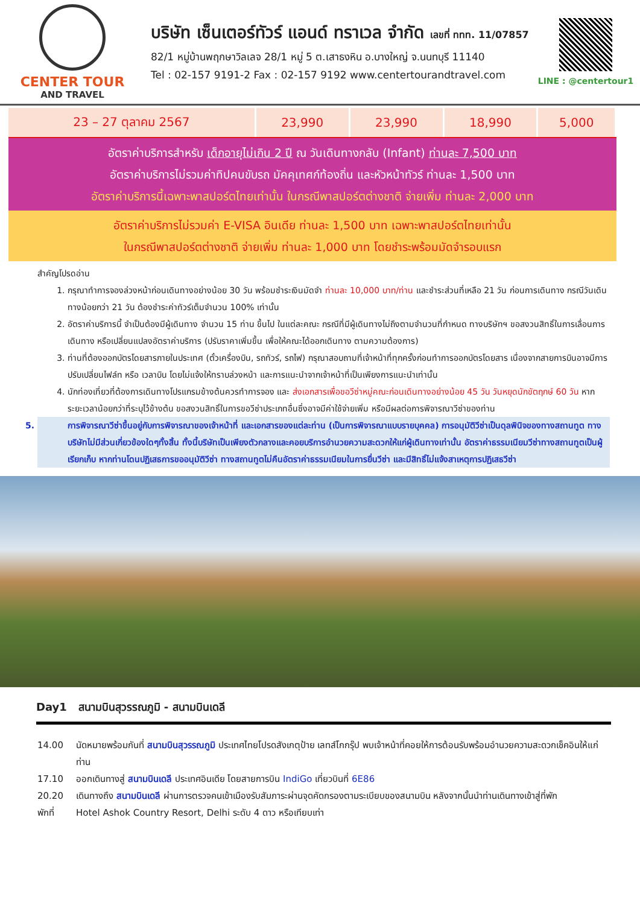CENTER TOUR
AND TRAVEL
บริษัท เซ็นเตอร์ทัวร์ แอนด์ ทราเวล จำกัด เลขที่ ททท. 11/07857
82/1 หมู่บ้านพฤกษาวิลเลจ 28/1 หมู่ 5 ต.เสาธงหิน อ.บางใหญ่ จ.นนทบุรี 11140
Tel : 02-157 9191-2 Fax : 02-157 9192 www.centertourandtravel.com
LINE : @centertour1
| 23 – 27 ตุลาคม 2567 | 23,990 | 23,990 | 18,990 | 5,000 |
อัตราค่าบริการสำหรับ เด็กอายุไม่เกิน 2 ปี ณ วันเดินทางกลับ (Infant) ท่านละ 7,500 บาท
อัตราค่าบริการไม่รวมค่าทิปคนขับรถ มัคคุเทศก์ท้องถิ่น และหัวหน้าทัวร์ ท่านละ 1,500 บาท
อัตราค่าบริการนี้เฉพาะพาสปอร์ตไทยเท่านั้น ในกรณีพาสปอร์ตต่างชาติ จ่ายเพิ่ม ท่านละ 2,000 บาท
อัตราค่าบริการไม่รวมค่า E-VISA อินเดีย ท่านละ 1,500 บาท เฉพาะพาสปอร์ตไทยเท่านั้น
ในกรณีพาสปอร์ตต่างชาติ จ่ายเพิ่ม ท่านละ 1,000 บาท โดยชำระพร้อมมัดจำรอบแรก
สำคัญโปรดอ่าน
1. กรุณาทำการจองล่วงหน้าก่อนเดินทางอย่างน้อย 30 วัน พร้อมชำระเงินมัดจำ ท่านละ 10,000 บาท/ท่าน และชำระส่วนที่เหลือ 21 วัน ก่อนการเดินทาง กรณีวันเดินทางน้อยกว่า 21 วัน ต้องชำระค่าทัวร์เต็มจำนวน 100% เท่านั้น
2. อัตราค่าบริการนี้ จำเป็นต้องมีผู้เดินทาง จำนวน 15 ท่าน ขึ้นไป ในแต่ละคณะ กรณีที่มีผู้เดินทางไม่ถึงตามจำนวนที่กำหนด ทางบริษัทฯ ขอสงวนสิทธิ์ในการเลื่อนการเดินทาง หรือเปลี่ยนแปลงอัตราค่าบริการ (ปรับราคาเพิ่มขึ้น เพื่อให้คณะได้ออกเดินทาง ตามความต้องการ)
3. ท่านที่ต้องออกบัตรโดยสารภายในประเทศ (ตั๋วเครื่องบิน, รถทัวร์, รถไฟ) กรุณาสอบถามที่เจ้าหน้าที่ทุกครั้งก่อนทำการออกบัตรโดยสาร เนื่องจากสายการบินอาจมีการปรับเปลี่ยนไฟล์ท หรือ เวลาบิน โดยไม่แจ้งให้ทราบล่วงหน้า และการแนะนำจากเจ้าหน้าที่เป็นเพียงการแนะนำเท่านั้น
4. นักท่องเที่ยวที่ต้องการเดินทางโปรแกรมข้างต้นควรทำการจอง และ ส่งเอกสารเพื่อขอวีซ่าหมู่คณะก่อนเดินทางอย่างน้อย 45 วัน วันหยุดนักขัตฤกษ์ 60 วัน หากระยะเวลาน้อยกว่าที่ระบุไว้ข้างต้น ขอสงวนสิทธิ์ในการขอวีซ่าประเภทอื่นซึ่งอาจมีค่าใช้จ่ายเพิ่ม หรือมีผลต่อการพิจารณาวีซ่าของท่าน
5. การพิจารณาวีซ่าขึ้นอยู่กับการพิจารณาของเจ้าหน้าที่ และเอกสารของแต่ละท่าน (เป็นการพิจารณาแบบรายบุคคล) การอนุมัติวีซ่าเป็นดุลพินิจของทางสถานทูต ทางบริษัทไม่มีส่วนเกี่ยวข้องใดๆทั้งสิ้น ทั้งนี้บริษัทเป็นเพียงตัวกลางและคอยบริการอำนวยความสะดวกให้แก่ผู้เดินทางเท่านั้น อัตราค่าธรรมเนียมวีซ่าทางสถานทูตเป็นผู้เรียกเก็บ หากท่านโดนปฏิเสธการขออนุมัติวีซ่า ทางสถานทูตไม่คืนอัตราค่าธรรมเนียมในการยื่นวีซ่า และมีสิทธิ์ไม่แจ้งสาเหตุการปฏิเสธวีซ่า
Day1 สนามบินสุวรรณภูมิ - สนามบินเดลี
14.00 นัดหมายพร้อมกันที่ สนามบินสุวรรณภูมิ ประเทศไทยโปรดสังเกตุป้าย เลทส์โกกรุ๊ป พบเจ้าหน้าที่คอยให้การต้อนรับพร้อมอำนวยความสะดวกเช็คอินให้แก่ท่าน
17.10 ออกเดินทางสู่ สนามบินเดลี ประเทศอินเดีย โดยสายการบิน IndiGo เที่ยวบินที่ 6E86
20.20 เดินทางถึง สนามบินเดลี ผ่านการตรวจคนเข้าเมืองรับสัมภาระผ่านจุดคัดกรองตามระเบียบของสนามบิน หลังจากนั้นนำท่านเดินทางเข้าสู่ที่พัก
พักที่ Hotel Ashok Country Resort, Delhi ระดับ 4 ดาว หรือเทียบเท่า